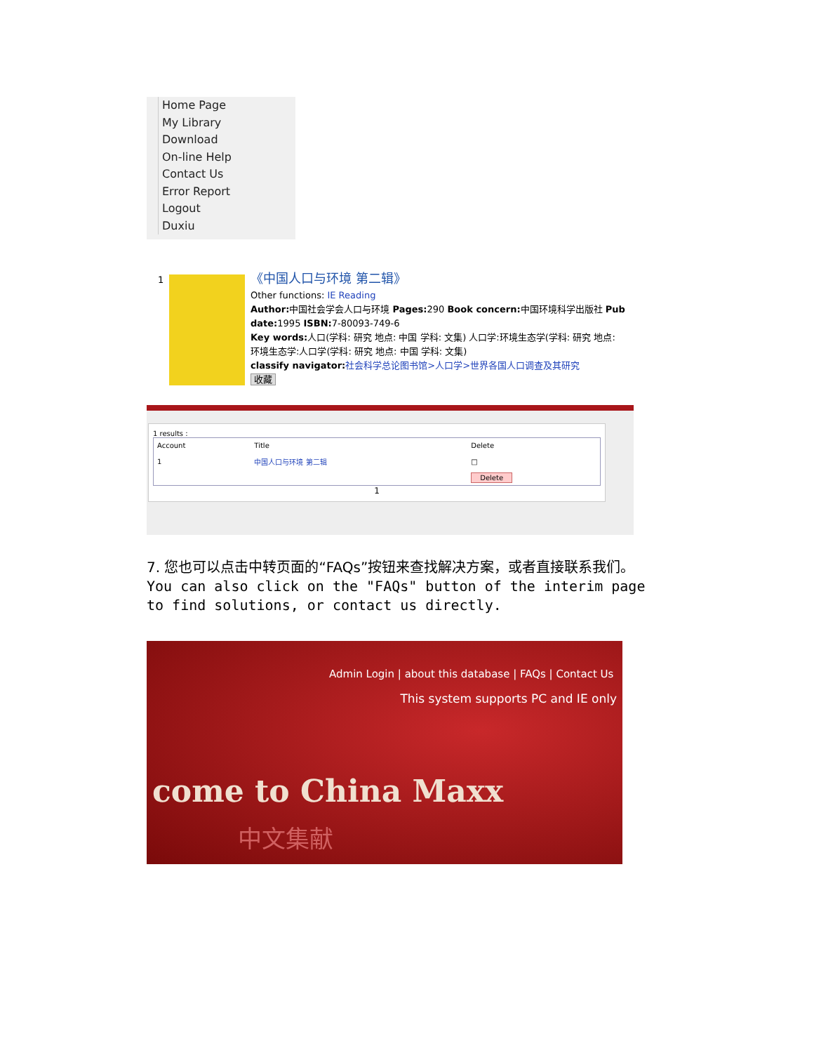Home Page
My Library
Download
On-line Help
Contact Us
Error Report
Logout
Duxiu
1
《中国人口与环境 第二辑》
Other functions: IE Reading
Author: 中国社会学会人口与环境 Pages: 290 Book concern: 中国环境科学出版社 Pub
date: 1995 ISBN: 7-80093-749-6
Key words: 人口(学科: 研究 地点: 中国 学科: 文集) 人口学:环境生态学(学科: 研究 地点:
环境生态学:人口学(学科: 研究 地点: 中国 学科: 文集)
classify navigator: 社会科学总论图书馆>人口学>世界各国人口调查及其研究
收藏
1 results :
| Account | Title | Delete |
| --- | --- | --- |
| 1 | 中国人口与环境 第二辑 | □ |
| | | Delete |
1
7. 您也可以点击中转页面的“FAQs”按钮来查找解决方案，或者直接联系我们。
You can also click on the "FAQs" button of the interim page
to find solutions, or contact us directly.
Admin Login | about this database | FAQs | Contact Us
This system supports PC and IE only
come to China Maxx
中文集献